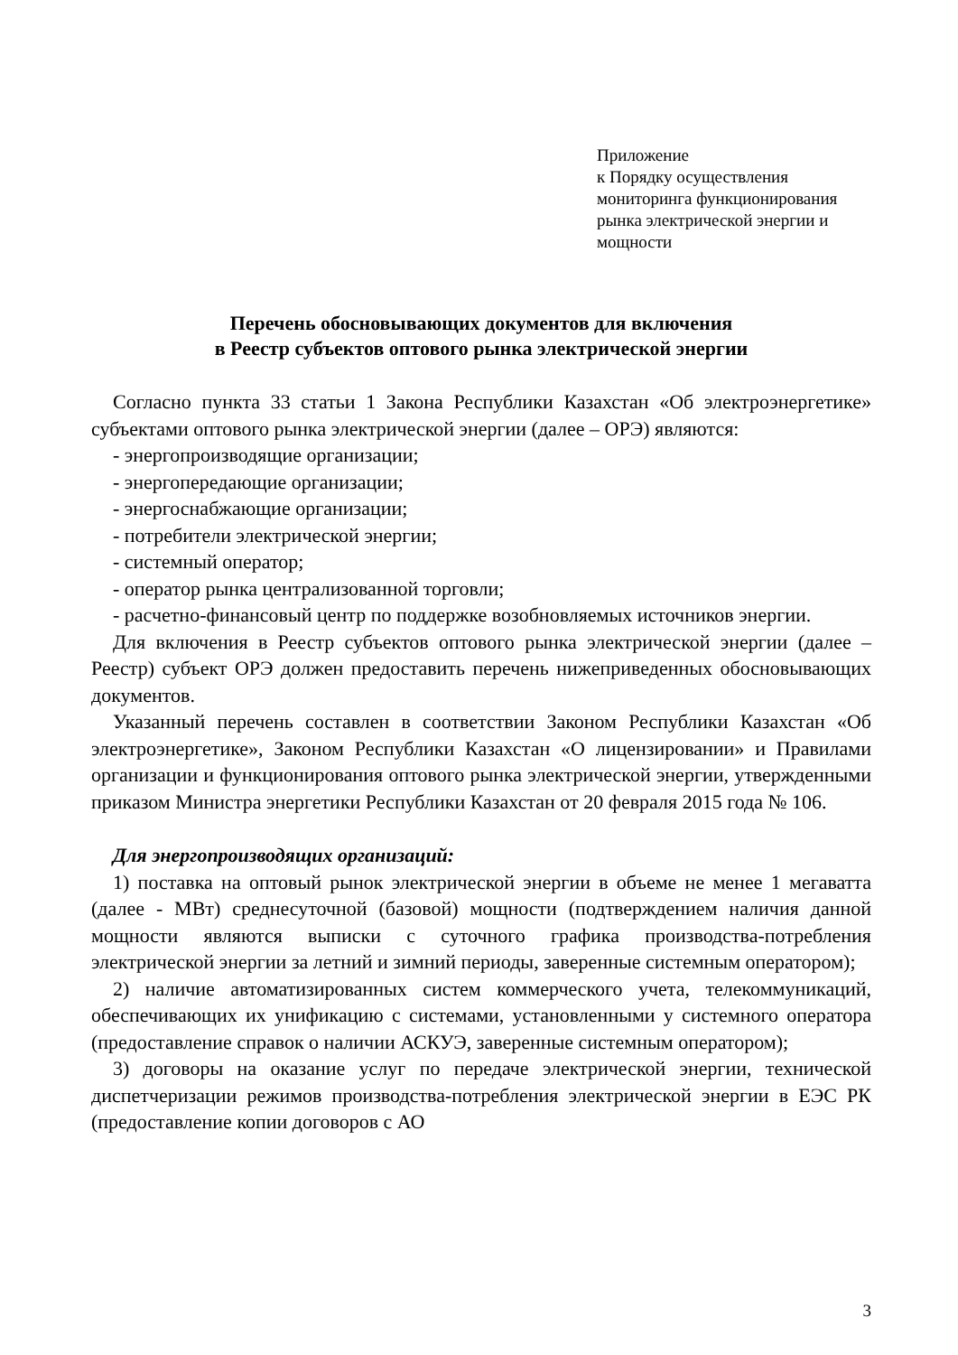Приложение
к Порядку осуществления
мониторинга функционирования
рынка электрической энергии и
мощности
Перечень обосновывающих документов для включения
в Реестр субъектов оптового рынка электрической энергии
Согласно пункта 33 статьи 1 Закона Республики Казахстан «Об электроэнергетике» субъектами оптового рынка электрической энергии (далее – ОРЭ) являются:
- энергопроизводящие организации;
- энергопередающие организации;
- энергоснабжающие организации;
- потребители электрической энергии;
- системный оператор;
- оператор рынка централизованной торговли;
- расчетно-финансовый центр по поддержке возобновляемых источников энергии.
Для включения в Реестр субъектов оптового рынка электрической энергии (далее – Реестр) субъект ОРЭ должен предоставить перечень нижеприведенных обосновывающих документов.
Указанный перечень составлен в соответствии Законом Республики Казахстан «Об электроэнергетике», Законом Республики Казахстан «О лицензировании» и Правилами организации и функционирования оптового рынка электрической энергии, утвержденными приказом Министра энергетики Республики Казахстан от 20 февраля 2015 года № 106.
Для энергопроизводящих организаций:
1) поставка на оптовый рынок электрической энергии в объеме не менее 1 мегаватта (далее - МВт) среднесуточной (базовой) мощности (подтверждением наличия данной мощности являются выписки с суточного графика производства-потребления электрической энергии за летний и зимний периоды, заверенные системным оператором);
2) наличие автоматизированных систем коммерческого учета, телекоммуникаций, обеспечивающих их унификацию с системами, установленными у системного оператора (предоставление справок о наличии АСКУЭ, заверенные системным оператором);
3) договоры на оказание услуг по передаче электрической энергии, технической диспетчеризации режимов производства-потребления электрической энергии в ЕЭС РК (предоставление копии договоров с АО
3